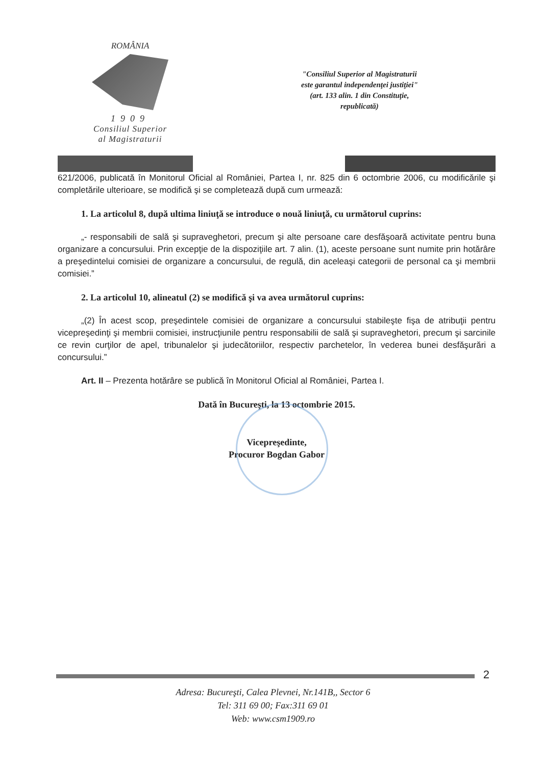ROMÂNIA
1909
Consiliul Superior
al Magistraturii
"Consiliul Superior al Magistraturii
este garantul independenţei justiţiei"
(art. 133 alin. 1 din Constituţie,
republicată)
621/2006, publicată în Monitorul Oficial al României, Partea I, nr. 825 din 6 octombrie 2006, cu modificările şi completările ulterioare, se modifică şi se completează după cum urmează:
1. La articolul 8, după ultima liniuţă se introduce o nouă liniuţă, cu următorul cuprins:
„- responsabili de sală şi supraveghetori, precum şi alte persoane care desfăşoară activitate pentru buna organizare a concursului. Prin excepţie de la dispoziţiile art. 7 alin. (1), aceste persoane sunt numite prin hotărâre a preşedintelui comisiei de organizare a concursului, de regulă, din aceleaşi categorii de personal ca şi membrii comisiei.”
2. La articolul 10, alineatul (2) se modifică şi va avea următorul cuprins:
„(2) În acest scop, preşedintele comisiei de organizare a concursului stabileşte fişa de atribuţii pentru vicepreşedinţi şi membrii comisiei, instrucţiunile pentru responsabilii de sală şi supraveghetori, precum şi sarcinile ce revin curţilor de apel, tribunalelor şi judecătoriilor, respectiv parchetelor, în vederea bunei desfăşurări a concursului.”
Art. II – Prezenta hotărâre se publică în Monitorul Oficial al României, Partea I.
Dată în Bucureşti, la 13 octombrie 2015.
Vicepreşedinte,
Procuror Bogdan Gabor
2
Adresa: Bucureşti, Calea Plevnei, Nr.141B,, Sector 6
Tel: 311 69 00; Fax:311 69 01
Web: www.csm1909.ro